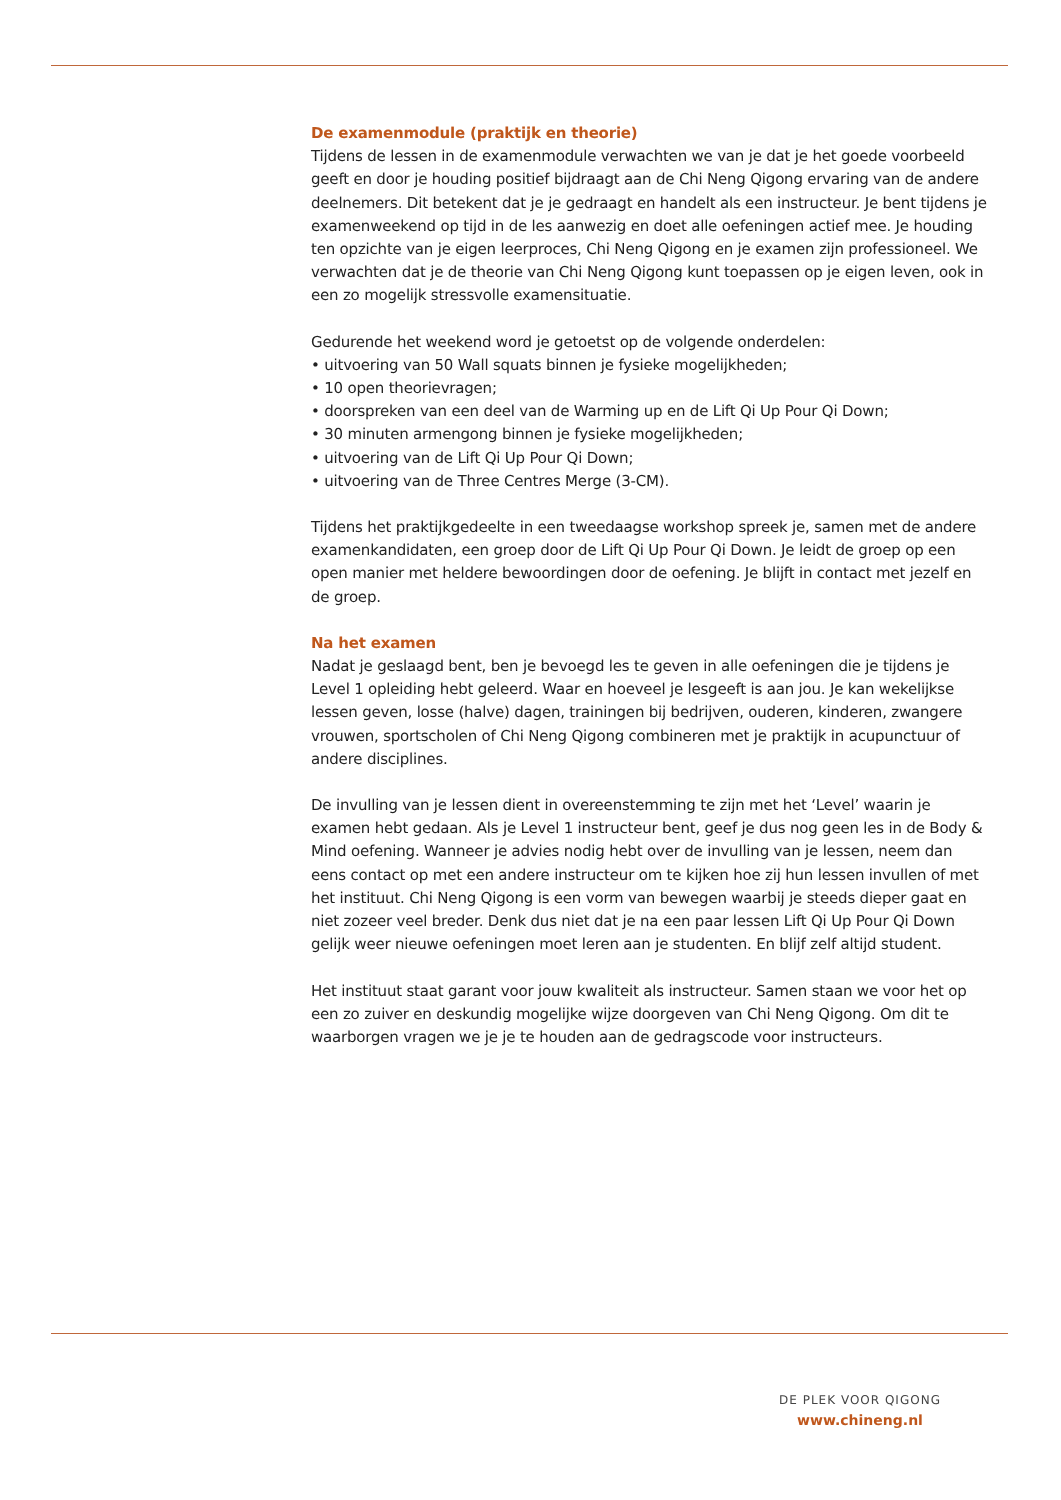De examenmodule (praktijk en theorie)
Tijdens de lessen in de examenmodule verwachten we van je dat je het goede voorbeeld geeft en door je houding positief bijdraagt aan de Chi Neng Qigong ervaring van de andere deelnemers. Dit betekent dat je je gedraagt en handelt als een instructeur. Je bent tijdens je examenweekend op tijd in de les aanwezig en doet alle oefeningen actief mee. Je houding ten opzichte van je eigen leerproces, Chi Neng Qigong en je examen zijn professioneel. We verwachten dat je de theorie van Chi Neng Qigong kunt toepassen op je eigen leven, ook in een zo mogelijk stressvolle examensituatie.
Gedurende het weekend word je getoetst op de volgende onderdelen:
• uitvoering van 50 Wall squats binnen je fysieke mogelijkheden;
• 10 open theorievragen;
• doorspreken van een deel van de Warming up en de Lift Qi Up Pour Qi Down;
• 30 minuten armengong binnen je fysieke mogelijkheden;
• uitvoering van de Lift Qi Up Pour Qi Down;
• uitvoering van de Three Centres Merge (3-CM).
Tijdens het praktijkgedeelte in een tweedaagse workshop spreek je, samen met de andere examenkandidaten, een groep door de Lift Qi Up Pour Qi Down. Je leidt de groep op een open manier met heldere bewoordingen door de oefening. Je blijft in contact met jezelf en de groep.
Na het examen
Nadat je geslaagd bent, ben je bevoegd les te geven in alle oefeningen die je tijdens je Level 1 opleiding hebt geleerd. Waar en hoeveel je lesgeeft is aan jou. Je kan wekelijkse lessen geven, losse (halve) dagen, trainingen bij bedrijven, ouderen, kinderen, zwangere vrouwen, sportscholen of Chi Neng Qigong combineren met je praktijk in acupunctuur of andere disciplines.
De invulling van je lessen dient in overeenstemming te zijn met het ‘Level’ waarin je examen hebt gedaan. Als je Level 1 instructeur bent, geef je dus nog geen les in de Body & Mind oefening. Wanneer je advies nodig hebt over de invulling van je lessen, neem dan eens contact op met een andere instructeur om te kijken hoe zij hun lessen invullen of met het instituut. Chi Neng Qigong is een vorm van bewegen waarbij je steeds dieper gaat en niet zozeer veel breder. Denk dus niet dat je na een paar lessen Lift Qi Up Pour Qi Down gelijk weer nieuwe oefeningen moet leren aan je studenten. En blijf zelf altijd student.
Het instituut staat garant voor jouw kwaliteit als instructeur. Samen staan we voor het op een zo zuiver en deskundig mogelijke wijze doorgeven van Chi Neng Qigong. Om dit te waarborgen vragen we je je te houden aan de gedragscode voor instructeurs.
DE PLEK VOOR QIGONG
www.chineng.nl